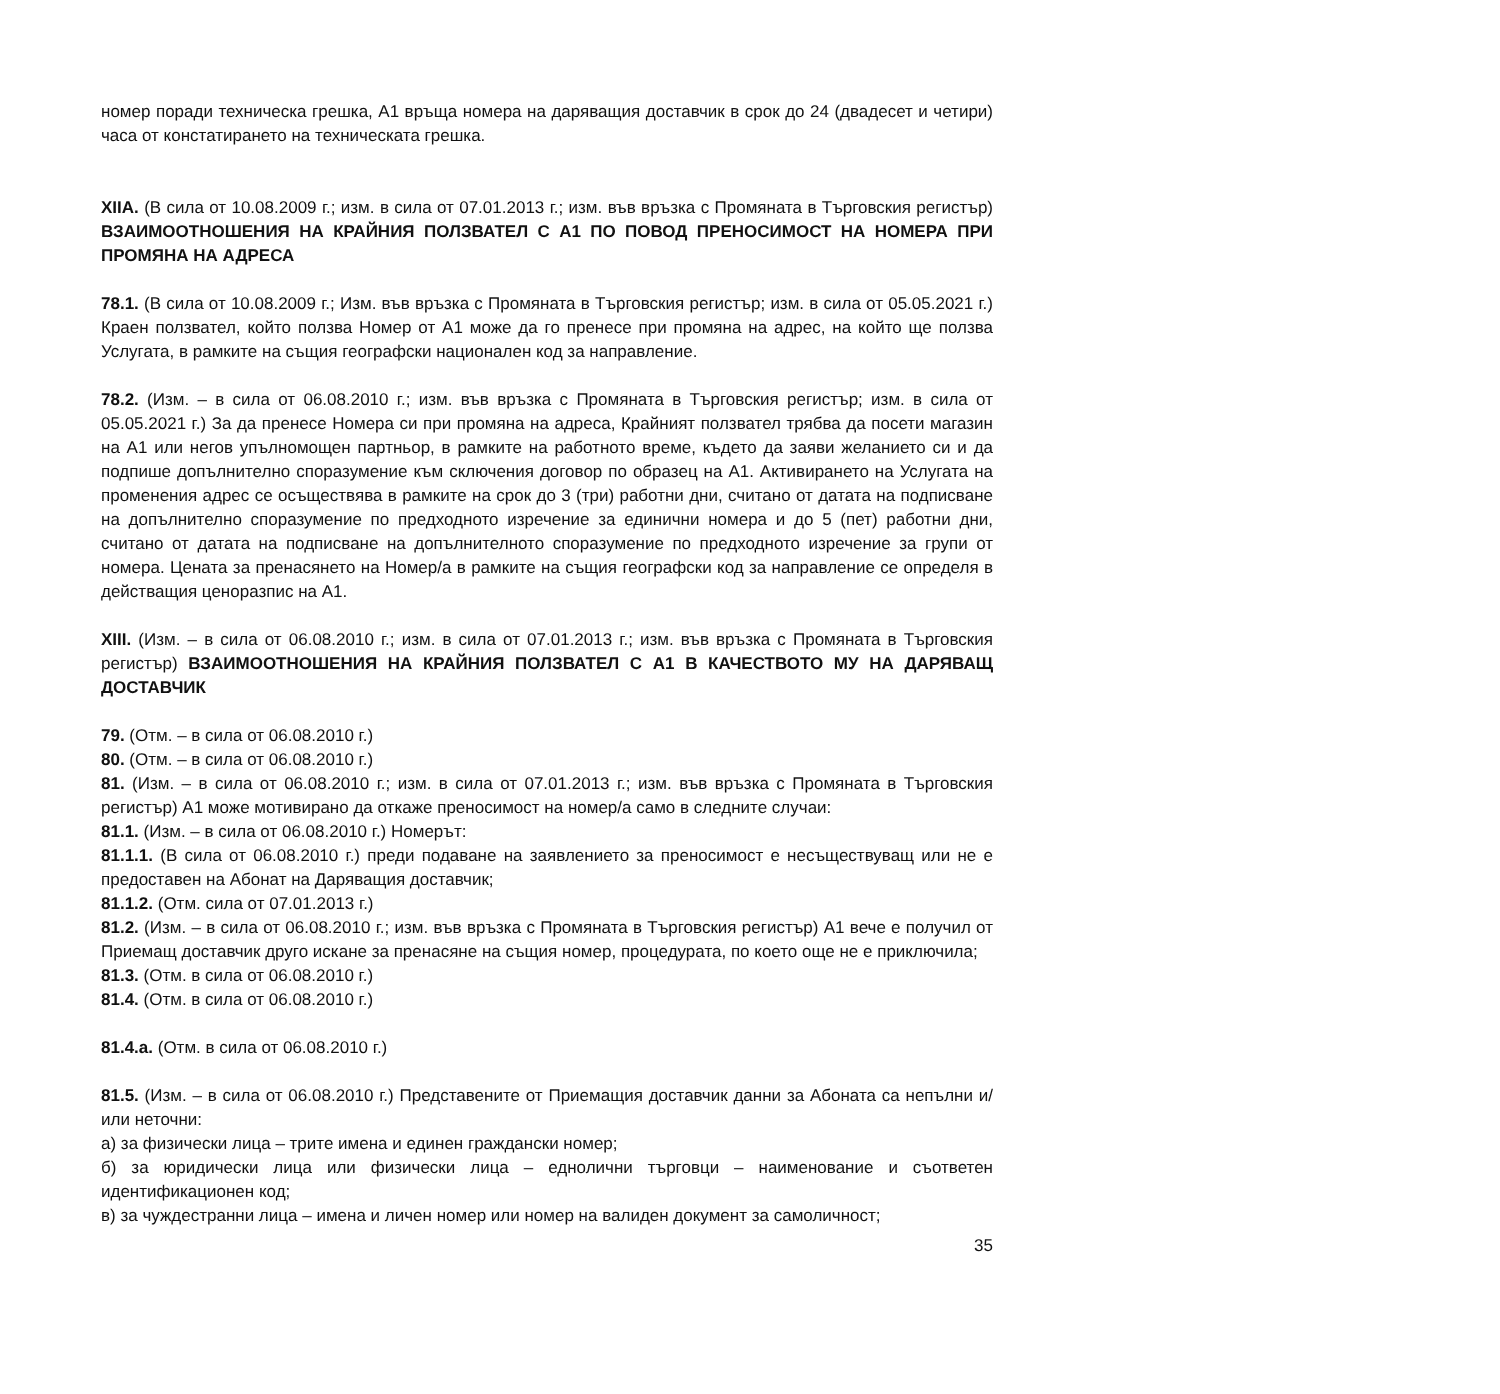номер поради техническа грешка, А1 връща номера на даряващия доставчик в срок до 24 (двадесет и четири) часа от констатирането на техническата грешка.
XIIA. (В сила от 10.08.2009 г.; изм. в сила от 07.01.2013 г.; изм. във връзка с Промяната в Търговския регистър) ВЗАИМООТНОШЕНИЯ НА КРАЙНИЯ ПОЛЗВАТЕЛ С А1 ПО ПОВОД ПРЕНОСИМОСТ НА НОМЕРА ПРИ ПРОМЯНА НА АДРЕСА
78.1. (В сила от 10.08.2009 г.; Изм. във връзка с Промяната в Търговския регистър; изм. в сила от 05.05.2021 г.) Краен ползвател, който ползва Номер от А1 може да го пренесе при промяна на адрес, на който ще ползва Услугата, в рамките на същия географски национален код за направление.
78.2. (Изм. – в сила от 06.08.2010 г.; изм. във връзка с Промяната в Търговския регистър; изм. в сила от 05.05.2021 г.) За да пренесе Номера си при промяна на адреса, Крайният ползвател трябва да посети магазин на А1 или негов упълномощен партньор, в рамките на работното време, където да заяви желанието си и да подпише допълнително споразумение към сключения договор по образец на А1. Активирането на Услугата на променения адрес се осъществява в рамките на срок до 3 (три) работни дни, считано от датата на подписване на допълнително споразумение по предходното изречение за единични номера и до 5 (пет) работни дни, считано от датата на подписване на допълнителното споразумение по предходното изречение за групи от номера. Цената за пренасянето на Номер/а в рамките на същия географски код за направление се определя в действащия ценоразпис на А1.
XIII. (Изм. – в сила от 06.08.2010 г.; изм. в сила от 07.01.2013 г.; изм. във връзка с Промяната в Търговския регистър) ВЗАИМООТНОШЕНИЯ НА КРАЙНИЯ ПОЛЗВАТЕЛ С А1 В КАЧЕСТВОТО МУ НА ДАРЯВАЩ ДОСТАВЧИК
79. (Отм. – в сила от 06.08.2010 г.)
80. (Отм. – в сила от 06.08.2010 г.)
81. (Изм. – в сила от 06.08.2010 г.; изм. в сила от 07.01.2013 г.; изм. във връзка с Промяната в Търговския регистър) А1 може мотивирано да откаже преносимост на номер/а само в следните случаи:
81.1. (Изм. – в сила от 06.08.2010 г.) Номерът:
81.1.1. (В сила от 06.08.2010 г.) преди подаване на заявлението за преносимост е несъществуващ или не е предоставен на Абонат на Даряващия доставчик;
81.1.2. (Отм. сила от 07.01.2013 г.)
81.2. (Изм. – в сила от 06.08.2010 г.; изм. във връзка с Промяната в Търговския регистър) А1 вече е получил от Приемащ доставчик друго искане за пренасяне на същия номер, процедурата, по което още не е приключила;
81.3. (Отм. в сила от 06.08.2010 г.)
81.4. (Отм. в сила от 06.08.2010 г.)
81.4.а. (Отм. в сила от 06.08.2010 г.)
81.5. (Изм. – в сила от 06.08.2010 г.) Представените от Приемащия доставчик данни за Абоната са непълни и/или неточни:
а) за физически лица – трите имена и единен граждански номер;
б) за юридически лица или физически лица – еднолични търговци – наименование и съответен идентификационен код;
в) за чуждестранни лица – имена и личен номер или номер на валиден документ за самоличност;
35